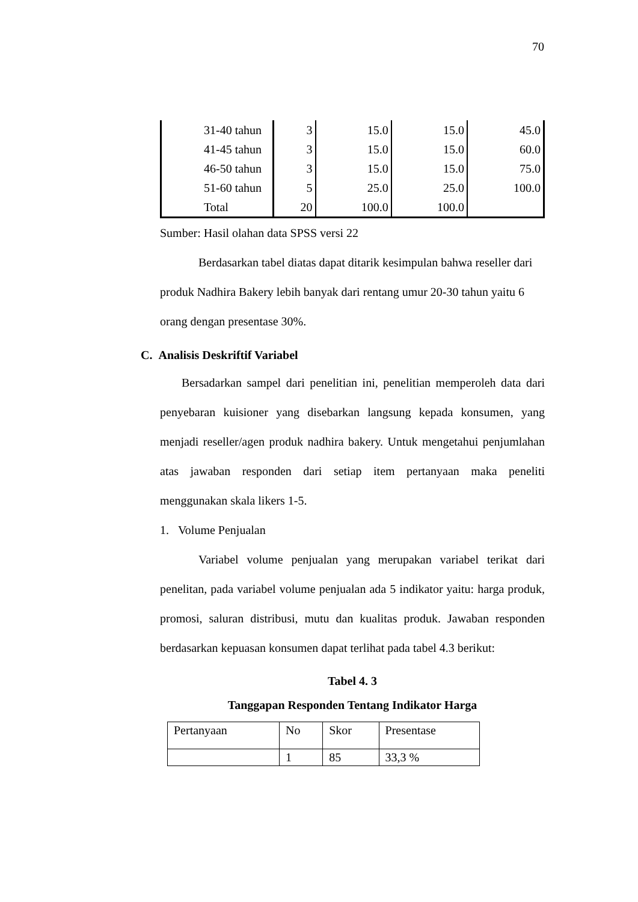70
| 31-40 tahun | 3 | 15.0 | 15.0 | 45.0 |
| 41-45 tahun | 3 | 15.0 | 15.0 | 60.0 |
| 46-50 tahun | 3 | 15.0 | 15.0 | 75.0 |
| 51-60 tahun | 5 | 25.0 | 25.0 | 100.0 |
| Total | 20 | 100.0 | 100.0 | |
Sumber: Hasil olahan data SPSS versi 22
Berdasarkan tabel diatas dapat ditarik kesimpulan bahwa reseller dari produk Nadhira Bakery lebih banyak dari rentang umur 20-30 tahun yaitu 6 orang dengan presentase 30%.
C. Analisis Deskriftif Variabel
Bersadarkan sampel dari penelitian ini, penelitian memperoleh data dari penyebaran kuisioner yang disebarkan langsung kepada konsumen, yang menjadi reseller/agen produk nadhira bakery. Untuk mengetahui penjumlahan atas jawaban responden dari setiap item pertanyaan maka peneliti menggunakan skala likers 1-5.
1. Volume Penjualan
Variabel volume penjualan yang merupakan variabel terikat dari penelitan, pada variabel volume penjualan ada 5 indikator yaitu: harga produk, promosi, saluran distribusi, mutu dan kualitas produk. Jawaban responden berdasarkan kepuasan konsumen dapat terlihat pada tabel 4.3 berikut:
Tabel 4. 3
Tanggapan Responden Tentang Indikator Harga
| Pertanyaan | No | Skor | Presentase |
| | 1 | 85 | 33,3 % |